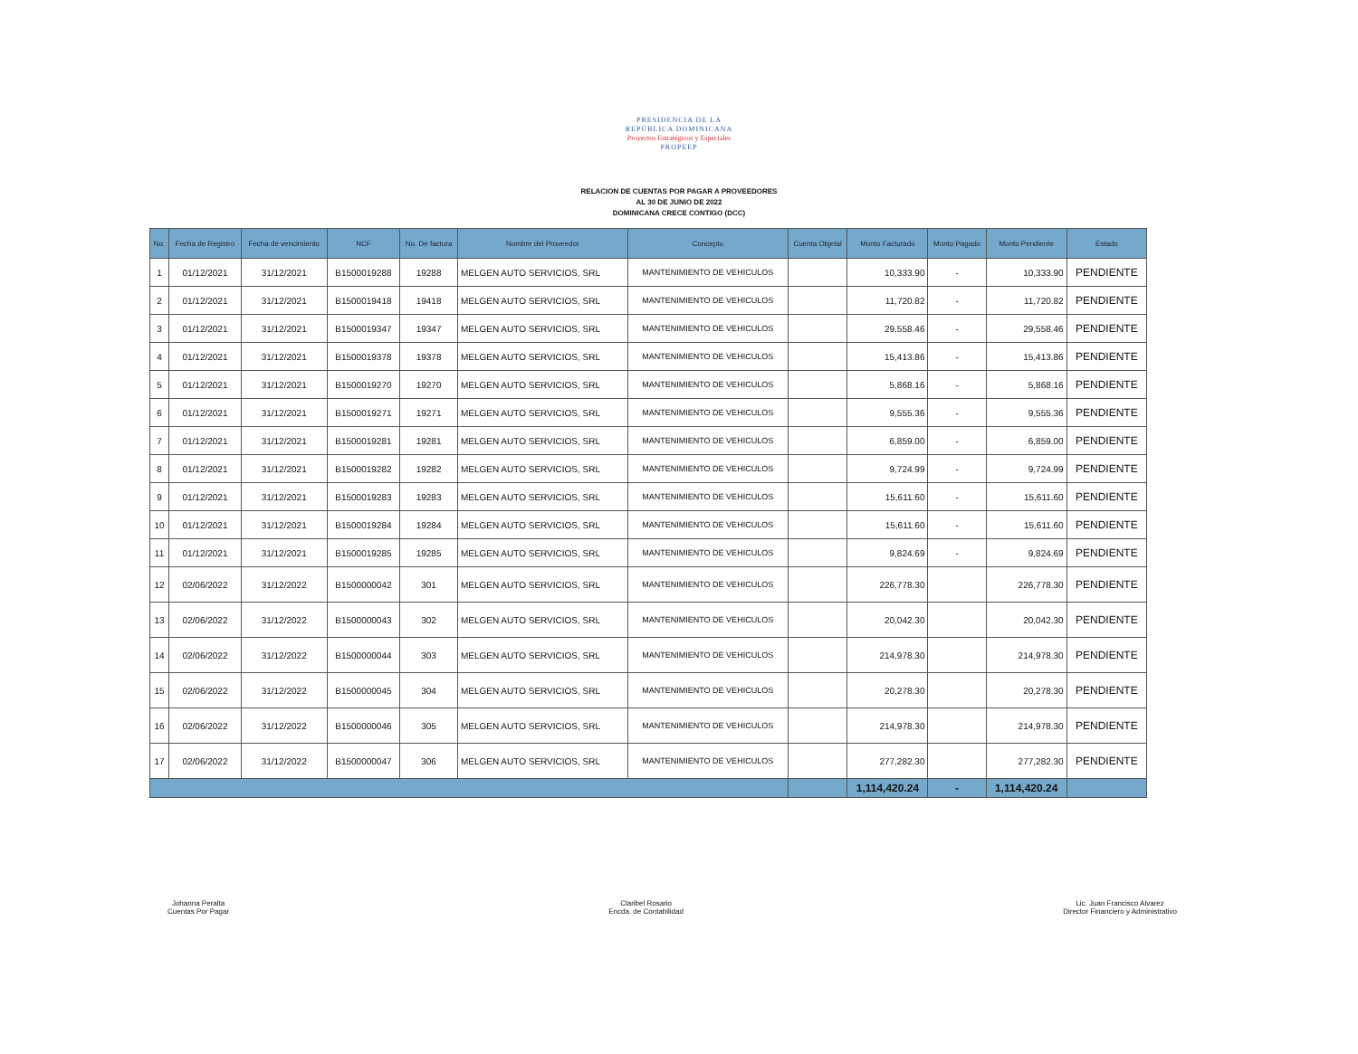PRESIDENCIA DE LA
REPÚBLICA DOMINICANA
Proyectos Estratégicos y Especiales
PROPEEP
RELACION DE CUENTAS POR PAGAR A PROVEEDORES
AL 30 DE JUNIO DE 2022
DOMINICANA CRECE CONTIGO (DCC)
| No. | Fecha de Registro | Fecha de vencimiento | NCF | No. De factura | Nombre del Proveedor | Concepto | Cuenta Objetal | Monto Facturado | Monto Pagado | Monto Pendiente | Estado |
| --- | --- | --- | --- | --- | --- | --- | --- | --- | --- | --- | --- |
| 1 | 01/12/2021 | 31/12/2021 | B1500019288 | 19288 | MELGEN AUTO SERVICIOS, SRL | MANTENIMIENTO DE VEHICULOS | | 10,333.90 | - | 10,333.90 | PENDIENTE |
| 2 | 01/12/2021 | 31/12/2021 | B1500019418 | 19418 | MELGEN AUTO SERVICIOS, SRL | MANTENIMIENTO DE VEHICULOS | | 11,720.82 | - | 11,720.82 | PENDIENTE |
| 3 | 01/12/2021 | 31/12/2021 | B1500019347 | 19347 | MELGEN AUTO SERVICIOS, SRL | MANTENIMIENTO DE VEHICULOS | | 29,558.46 | - | 29,558.46 | PENDIENTE |
| 4 | 01/12/2021 | 31/12/2021 | B1500019378 | 19378 | MELGEN AUTO SERVICIOS, SRL | MANTENIMIENTO DE VEHICULOS | | 15,413.86 | - | 15,413.86 | PENDIENTE |
| 5 | 01/12/2021 | 31/12/2021 | B1500019270 | 19270 | MELGEN AUTO SERVICIOS, SRL | MANTENIMIENTO DE VEHICULOS | | 5,868.16 | - | 5,868.16 | PENDIENTE |
| 6 | 01/12/2021 | 31/12/2021 | B1500019271 | 19271 | MELGEN AUTO SERVICIOS, SRL | MANTENIMIENTO DE VEHICULOS | | 9,555.36 | - | 9,555.36 | PENDIENTE |
| 7 | 01/12/2021 | 31/12/2021 | B1500019281 | 19281 | MELGEN AUTO SERVICIOS, SRL | MANTENIMIENTO DE VEHICULOS | | 6,859.00 | - | 6,859.00 | PENDIENTE |
| 8 | 01/12/2021 | 31/12/2021 | B1500019282 | 19282 | MELGEN AUTO SERVICIOS, SRL | MANTENIMIENTO DE VEHICULOS | | 9,724.99 | - | 9,724.99 | PENDIENTE |
| 9 | 01/12/2021 | 31/12/2021 | B1500019283 | 19283 | MELGEN AUTO SERVICIOS, SRL | MANTENIMIENTO DE VEHICULOS | | 15,611.60 | - | 15,611.60 | PENDIENTE |
| 10 | 01/12/2021 | 31/12/2021 | B1500019284 | 19284 | MELGEN AUTO SERVICIOS, SRL | MANTENIMIENTO DE VEHICULOS | | 15,611.60 | - | 15,611.60 | PENDIENTE |
| 11 | 01/12/2021 | 31/12/2021 | B1500019285 | 19285 | MELGEN AUTO SERVICIOS, SRL | MANTENIMIENTO DE VEHICULOS | | 9,824.69 | - | 9,824.69 | PENDIENTE |
| 12 | 02/06/2022 | 31/12/2022 | B1500000042 | 301 | MELGEN AUTO SERVICIOS, SRL | MANTENIMIENTO DE VEHICULOS | | 226,778.30 | | 226,778.30 | PENDIENTE |
| 13 | 02/06/2022 | 31/12/2022 | B1500000043 | 302 | MELGEN AUTO SERVICIOS, SRL | MANTENIMIENTO DE VEHICULOS | | 20,042.30 | | 20,042.30 | PENDIENTE |
| 14 | 02/06/2022 | 31/12/2022 | B1500000044 | 303 | MELGEN AUTO SERVICIOS, SRL | MANTENIMIENTO DE VEHICULOS | | 214,978.30 | | 214,978.30 | PENDIENTE |
| 15 | 02/06/2022 | 31/12/2022 | B1500000045 | 304 | MELGEN AUTO SERVICIOS, SRL | MANTENIMIENTO DE VEHICULOS | | 20,278.30 | | 20,278.30 | PENDIENTE |
| 16 | 02/06/2022 | 31/12/2022 | B1500000046 | 305 | MELGEN AUTO SERVICIOS, SRL | MANTENIMIENTO DE VEHICULOS | | 214,978.30 | | 214,978.30 | PENDIENTE |
| 17 | 02/06/2022 | 31/12/2022 | B1500000047 | 306 | MELGEN AUTO SERVICIOS, SRL | MANTENIMIENTO DE VEHICULOS | | 277,282.30 | | 277,282.30 | PENDIENTE |
| | | | | | | | | 1,114,420.24 | - | 1,114,420.24 | |
Johanna Peralta
Cuentas Por Pagar
Claribel Rosario
Encda. de Contabilidad
Lic. Juan Francisco Alvarez
Director Financiero y Administrativo